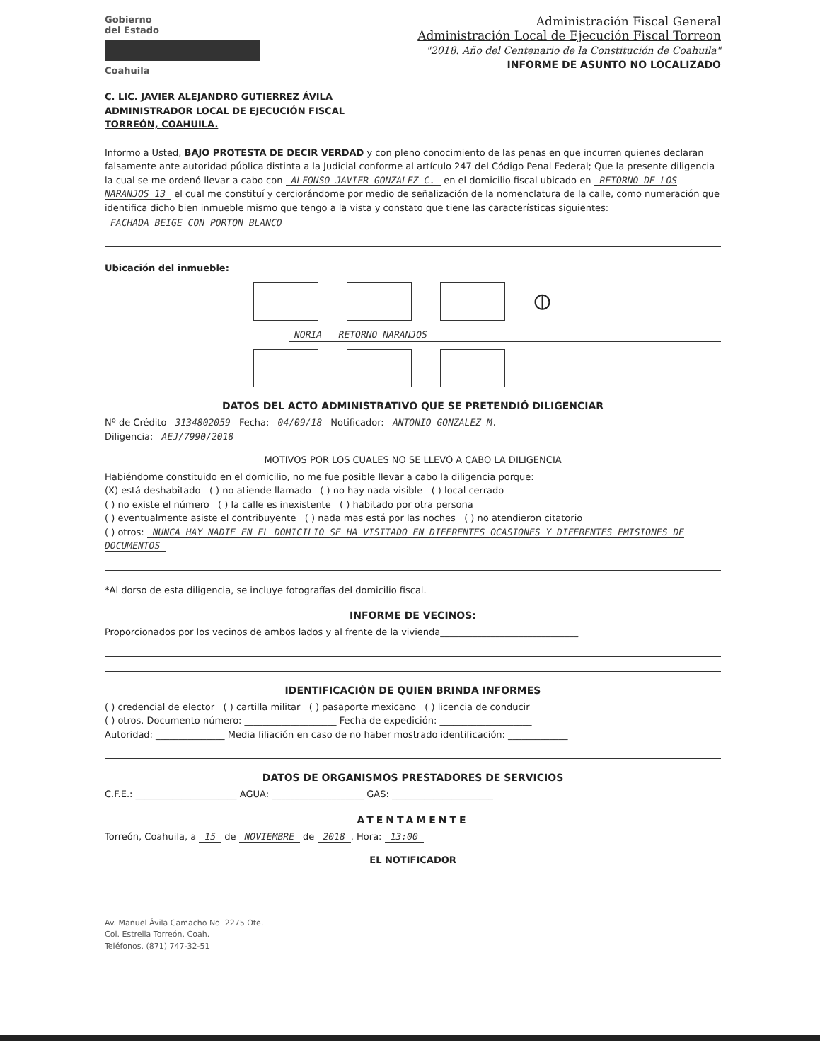Gobierno
del Estado
Coahuila
Administración Fiscal General
Administración Local de Ejecución Fiscal Torreon
"2018. Año del Centenario de la Constitución de Coahuila"
INFORME DE ASUNTO NO LOCALIZADO
C. LIC. JAVIER ALEJANDRO GUTIERREZ ÁVILA
ADMINISTRADOR LOCAL DE EJECUCIÓN FISCAL
TORREÓN, COAHUILA.
Informo a Usted, BAJO PROTESTA DE DECIR VERDAD y con pleno conocimiento de las penas en que incurren quienes declaran falsamente ante autoridad pública distinta a la Judicial conforme al artículo 247 del Código Penal Federal; Que la presente diligencia la cual se me ordenó llevar a cabo con ALFONSO JAVIER GONZALEZ C. en el domicilio fiscal ubicado en RETORNO DE LOS NARANJOS 13 el cual me constituí y cerciorándome por medio de señalización de la nomenclatura de la calle, como numeración que identifica dicho bien inmueble mismo que tengo a la vista y constato que tiene las características siguientes:
FACHADA BEIGE CON PORTON BLANCO
Ubicación del inmueble:
⦶
NORIA RETORNO NARANJOS
DATOS DEL ACTO ADMINISTRATIVO QUE SE PRETENDIÓ DILIGENCIAR
Nº de Crédito 3134802059 Fecha: 04/09/18 Notificador: ANTONIO GONZALEZ M.
Diligencia: AEJ/7990/2018
MOTIVOS POR LOS CUALES NO SE LLEVÓ A CABO LA DILIGENCIA
Habiéndome constituido en el domicilio, no me fue posible llevar a cabo la diligencia porque:
(X) está deshabitado ( ) no atiende llamado ( ) no hay nada visible ( ) local cerrado
( ) no existe el número ( ) la calle es inexistente ( ) habitado por otra persona
( ) eventualmente asiste el contribuyente ( ) nada mas está por las noches ( ) no atendieron citatorio
( ) otros: NUNCA HAY NADIE EN EL DOMICILIO SE HA VISITADO EN DIFERENTES OCASIONES Y DIFERENTES EMISIONES DE DOCUMENTOS
*Al dorso de esta diligencia, se incluye fotografías del domicilio fiscal.
INFORME DE VECINOS:
Proporcionados por los vecinos de ambos lados y al frente de la vivienda______________________________
IDENTIFICACIÓN DE QUIEN BRINDA INFORMES
( ) credencial de elector ( ) cartilla militar ( ) pasaporte mexicano ( ) licencia de conducir
( ) otros. Documento número: ____________________ Fecha de expedición: ____________________
Autoridad: _______________ Media filiación en caso de no haber mostrado identificación: _____________
DATOS DE ORGANISMOS PRESTADORES DE SERVICIOS
C.F.E.: ______________________ AGUA: ____________________ GAS: ______________________
ATENTAMENTE
Torreón, Coahuila, a 15 de NOVIEMBRE de 2018. Hora: 13:00
EL NOTIFICADOR
Av. Manuel Ávila Camacho No. 2275 Ote.
Col. Estrella Torreón, Coah.
Teléfonos. (871) 747-32-51